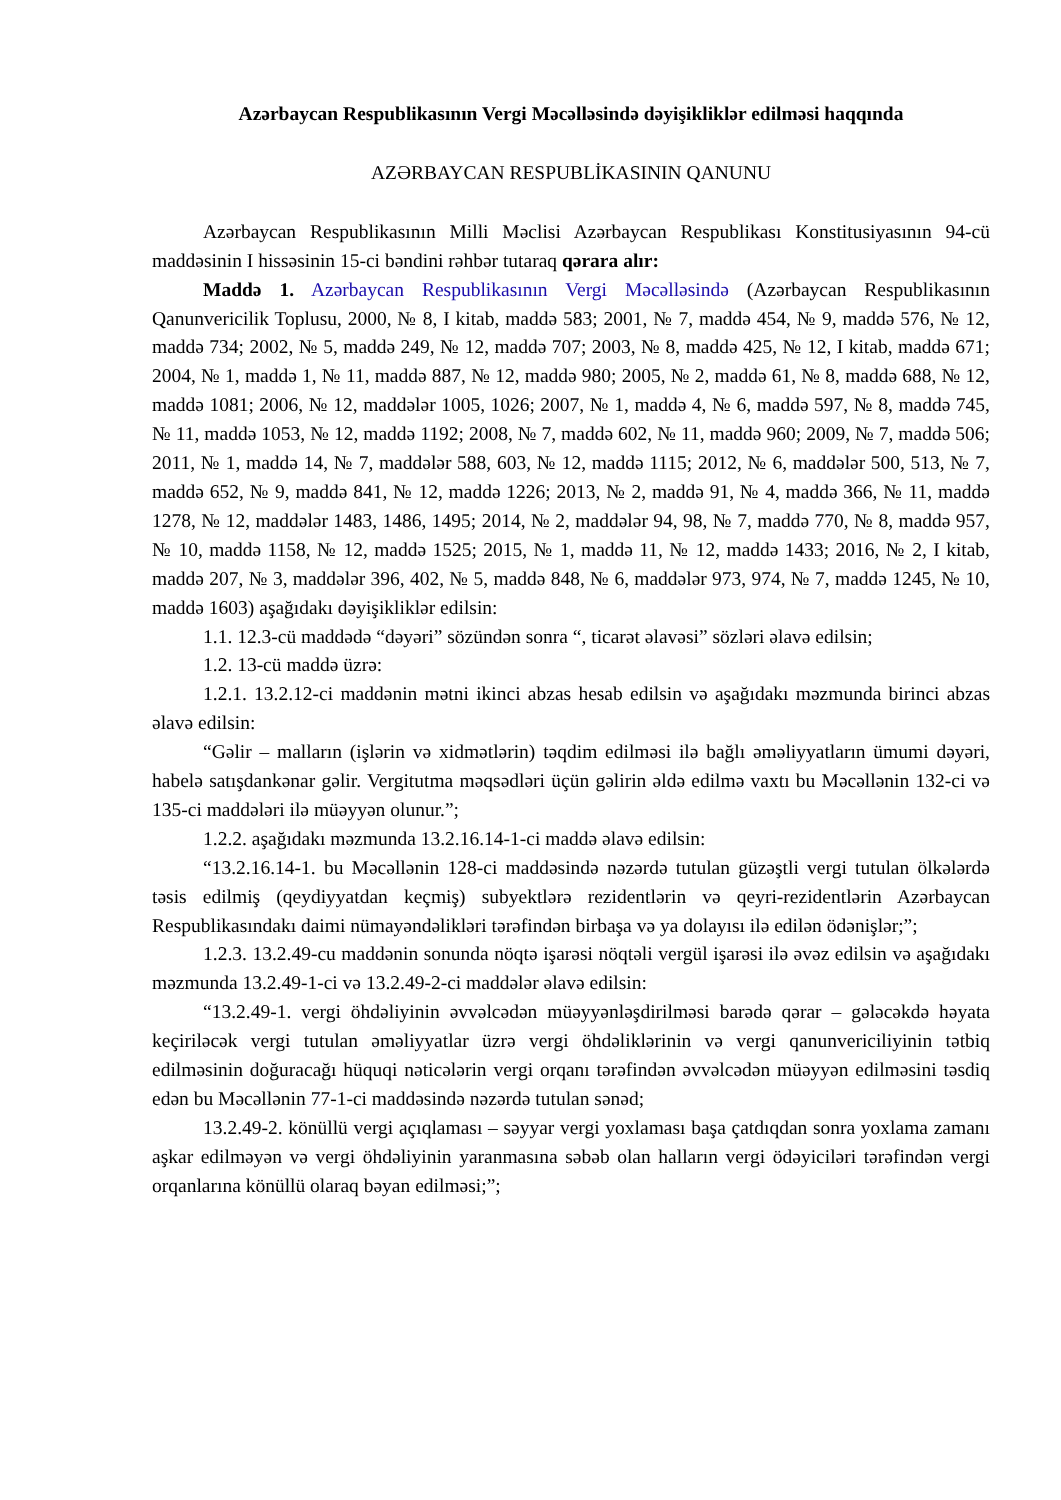Azərbaycan Respublikasının Vergi Məcəlləsində dəyişikliklər edilməsi haqqında
AZƏRBAYCAN RESPUBLİKASININ QANUNU
Azərbaycan Respublikasının Milli Məclisi Azərbaycan Respublikası Konstitusiyasının 94-cü maddəsinin I hissəsinin 15-ci bəndini rəhbər tutaraq qərara alır:
Maddə 1. Azərbaycan Respublikasının Vergi Məcəlləsində (Azərbaycan Respublikasının Qanunvericilik Toplusu, 2000, № 8, I kitab, maddə 583; 2001, № 7, maddə 454, № 9, maddə 576, № 12, maddə 734; 2002, № 5, maddə 249, № 12, maddə 707; 2003, № 8, maddə 425, № 12, I kitab, maddə 671; 2004, № 1, maddə 1, № 11, maddə 887, № 12, maddə 980; 2005, № 2, maddə 61, № 8, maddə 688, № 12, maddə 1081; 2006, № 12, maddələr 1005, 1026; 2007, № 1, maddə 4, № 6, maddə 597, № 8, maddə 745, № 11, maddə 1053, № 12, maddə 1192; 2008, № 7, maddə 602, № 11, maddə 960; 2009, № 7, maddə 506; 2011, № 1, maddə 14, № 7, maddələr 588, 603, № 12, maddə 1115; 2012, № 6, maddələr 500, 513, № 7, maddə 652, № 9, maddə 841, № 12, maddə 1226; 2013, № 2, maddə 91, № 4, maddə 366, № 11, maddə 1278, № 12, maddələr 1483, 1486, 1495; 2014, № 2, maddələr 94, 98, № 7, maddə 770, № 8, maddə 957, № 10, maddə 1158, № 12, maddə 1525; 2015, № 1, maddə 11, № 12, maddə 1433; 2016, № 2, I kitab, maddə 207, № 3, maddələr 396, 402, № 5, maddə 848, № 6, maddələr 973, 974, № 7, maddə 1245, № 10, maddə 1603) aşağıdakı dəyişikliklər edilsin:
1.1. 12.3-cü maddədə “dəyəri” sözündən sonra “, ticarət əlavəsi” sözləri əlavə edilsin;
1.2. 13-cü maddə üzrə:
1.2.1. 13.2.12-ci maddənin mətni ikinci abzas hesab edilsin və aşağıdakı məzmunda birinci abzas əlavə edilsin:
“Gəlir – malların (işlərin və xidmətlərin) təqdim edilməsi ilə bağlı əməliyyatların ümumi dəyəri, habelə satışdankənar gəlir. Vergitutma məqsədləri üçün gəlirin əldə edilmə vaxtı bu Məcəllənin 132-ci və 135-ci maddələri ilə müəyyən olunur.”;
1.2.2. aşağıdakı məzmunda 13.2.16.14-1-ci maddə əlavə edilsin:
“13.2.16.14-1. bu Məcəllənin 128-ci maddəsində nəzərdə tutulan güzəştli vergi tutulan ölkələrdə təsis edilmiş (qeydiyyatdan keçmiş) subyektlərə rezidentlərin və qeyri-rezidentlərin Azərbaycan Respublikasındakı daimi nümayəndəlikləri tərəfindən birbaşa və ya dolayısı ilə edilən ödənişlər;”;
1.2.3. 13.2.49-cu maddənin sonunda nöqtə işarəsi nöqtəli vergül işarəsi ilə əvəz edilsin və aşağıdakı məzmunda 13.2.49-1-ci və 13.2.49-2-ci maddələr əlavə edilsin:
“13.2.49-1. vergi öhdəliyinin əvvəlcədən müəyyənləşdirilməsi barədə qərar – gələcəkdə həyata keçiriləcək vergi tutulan əməliyyatlar üzrə vergi öhdəliklərinin və vergi qanunvericiliyinin tətbiq edilməsinin doğuracağı hüquqi nəticələrin vergi orqanı tərəfindən əvvəlcədən müəyyən edilməsini təsdiq edən bu Məcəllənin 77-1-ci maddəsində nəzərdə tutulan sənəd;
13.2.49-2. könüllü vergi açıqlaması – səyyar vergi yoxlaması başa çatdıqdan sonra yoxlama zamanı aşkar edilməyən və vergi öhdəliyinin yaranmasına səbəb olan halların vergi ödəyiciləri tərəfindən vergi orqanlarına könüllü olaraq bəyan edilməsi;”;